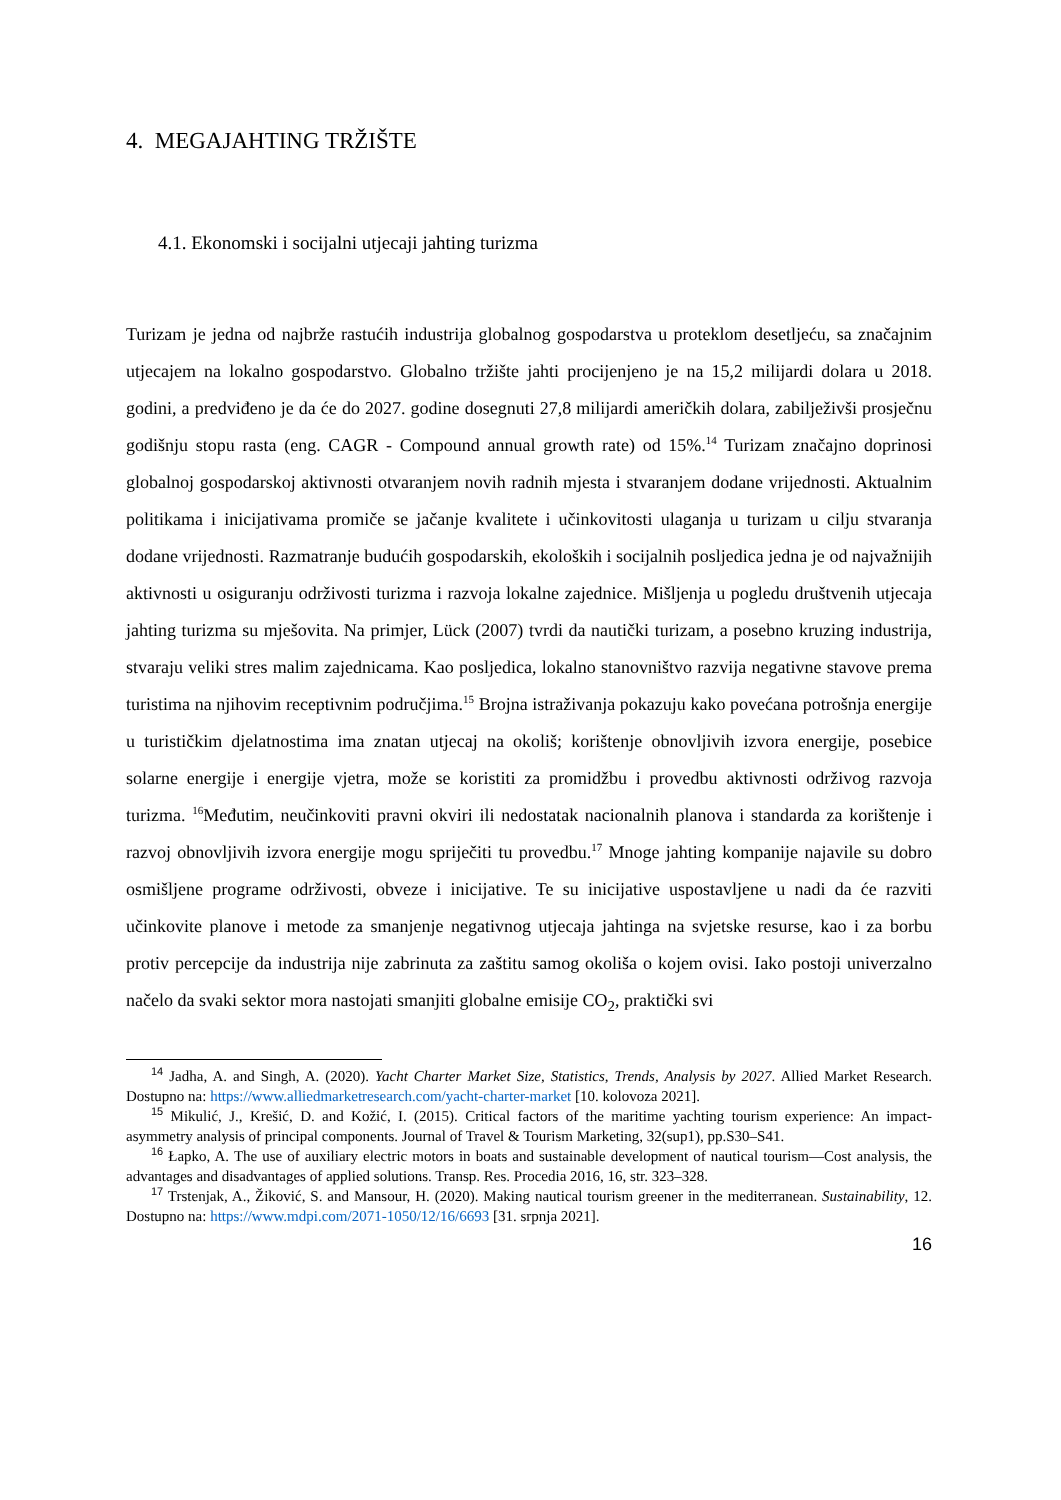4. MEGAJAHTING TRŽIŠTE
4.1. Ekonomski i socijalni utjecaji jahting turizma
Turizam je jedna od najbrže rastućih industrija globalnog gospodarstva u proteklom desetljeću, sa značajnim utjecajem na lokalno gospodarstvo. Globalno tržište jahti procijenjeno je na 15,2 milijardi dolara u 2018. godini, a predviđeno je da će do 2027. godine dosegnuti 27,8 milijardi američkih dolara, zabilježivši prosječnu godišnju stopu rasta (eng. CAGR - Compound annual growth rate) od 15%.<sup>14</sup> Turizam značajno doprinosi globalnoj gospodarskoj aktivnosti otvaranjem novih radnih mjesta i stvaranjem dodane vrijednosti. Aktualnim politikama i inicijativama promiče se jačanje kvalitete i učinkovitosti ulaganja u turizam u cilju stvaranja dodane vrijednosti. Razmatranje budućih gospodarskih, ekoloških i socijalnih posljedica jedna je od najvažnijih aktivnosti u osiguranju održivosti turizma i razvoja lokalne zajednice. Mišljenja u pogledu društvenih utjecaja jahting turizma su mješovita. Na primjer, Lück (2007) tvrdi da nautički turizam, a posebno kruzing industrija, stvaraju veliki stres malim zajednicama. Kao posljedica, lokalno stanovništvo razvija negativne stavove prema turistima na njihovim receptivnim područjima.<sup>15</sup> Brojna istraživanja pokazuju kako povećana potrošnja energije u turističkim djelatnostima ima znatan utjecaj na okoliš; korištenje obnovljivih izvora energije, posebice solarne energije i energije vjetra, može se koristiti za promidžbu i provedbu aktivnosti održivog razvoja turizma. <sup>16</sup>Međutim, neučinkoviti pravni okviri ili nedostatak nacionalnih planova i standarda za korištenje i razvoj obnovljivih izvora energije mogu spriječiti tu provedbu.<sup>17</sup> Mnoge jahting kompanije najavile su dobro osmišljene programe održivosti, obveze i inicijative. Te su inicijative uspostavljene u nadi da će razviti učinkovite planove i metode za smanjenje negativnog utjecaja jahtinga na svjetske resurse, kao i za borbu protiv percepcije da industrija nije zabrinuta za zaštitu samog okoliša o kojem ovisi. Iako postoji univerzalno načelo da svaki sektor mora nastojati smanjiti globalne emisije CO<sub>2</sub>, praktički svi
<sup>14</sup> Jadha, A. and Singh, A. (2020). Yacht Charter Market Size, Statistics, Trends, Analysis by 2027. Allied Market Research. Dostupno na: https://www.alliedmarketresearch.com/yacht-charter-market [10. kolovoza 2021].
<sup>15</sup> Mikulić, J., Krešić, D. and Kožić, I. (2015). Critical factors of the maritime yachting tourism experience: An impact-asymmetry analysis of principal components. Journal of Travel & Tourism Marketing, 32(sup1), pp.S30–S41.
<sup>16</sup> Łapko, A. The use of auxiliary electric motors in boats and sustainable development of nautical tourism—Cost analysis, the advantages and disadvantages of applied solutions. Transp. Res. Procedia 2016, 16, str. 323–328.
<sup>17</sup> Trstenjak, A., Žiković, S. and Mansour, H. (2020). Making nautical tourism greener in the mediterranean. Sustainability, 12. Dostupno na: https://www.mdpi.com/2071-1050/12/16/6693 [31. srpnja 2021].
16